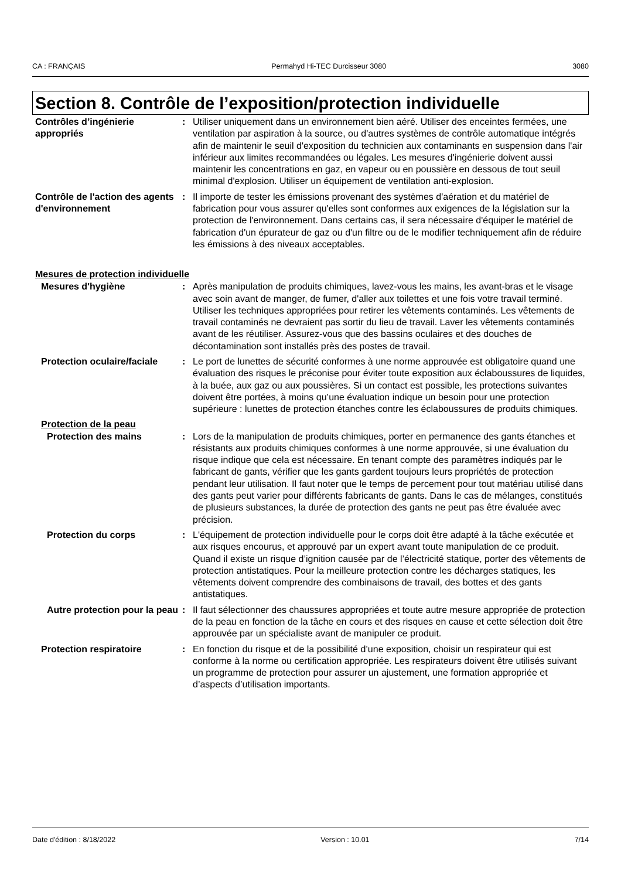CA : FRANÇAIS Permahyd Hi-TEC Durcisseur 3080 3080
Section 8. Contrôle de l’exposition/protection individuelle
Contrôles d’ingénierie appropriés
: Utiliser uniquement dans un environnement bien aéré. Utiliser des enceintes fermées, une ventilation par aspiration à la source, ou d'autres systèmes de contrôle automatique intégrés afin de maintenir le seuil d'exposition du technicien aux contaminants en suspension dans l'air inférieur aux limites recommandées ou légales. Les mesures d'ingénierie doivent aussi maintenir les concentrations en gaz, en vapeur ou en poussière en dessous de tout seuil minimal d'explosion. Utiliser un équipement de ventilation anti-explosion.
Contrôle de l'action des agents d'environnement
: Il importe de tester les émissions provenant des systèmes d'aération et du matériel de fabrication pour vous assurer qu'elles sont conformes aux exigences de la législation sur la protection de l'environnement. Dans certains cas, il sera nécessaire d'équiper le matériel de fabrication d'un épurateur de gaz ou d'un filtre ou de le modifier techniquement afin de réduire les émissions à des niveaux acceptables.
Mesures de protection individuelle
Mesures d'hygiène : Après manipulation de produits chimiques, lavez-vous les mains, les avant-bras et le visage avec soin avant de manger, de fumer, d'aller aux toilettes et une fois votre travail terminé. Utiliser les techniques appropriées pour retirer les vêtements contaminés. Les vêtements de travail contaminés ne devraient pas sortir du lieu de travail. Laver les vêtements contaminés avant de les réutiliser. Assurez-vous que des bassins oculaires et des douches de décontamination sont installés près des postes de travail.
Protection oculaire/faciale
: Le port de lunettes de sécurité conformes à une norme approuvée est obligatoire quand une évaluation des risques le préconise pour éviter toute exposition aux éclaboussures de liquides, à la buée, aux gaz ou aux poussières. Si un contact est possible, les protections suivantes doivent être portées, à moins qu’une évaluation indique un besoin pour une protection supérieure : lunettes de protection étanches contre les éclaboussures de produits chimiques.
Protection de la peau
Protection des mains : Lors de la manipulation de produits chimiques, porter en permanence des gants étanches et résistants aux produits chimiques conformes à une norme approuvée, si une évaluation du risque indique que cela est nécessaire. En tenant compte des paramètres indiqués par le fabricant de gants, vérifier que les gants gardent toujours leurs propriétés de protection pendant leur utilisation. Il faut noter que le temps de percement pour tout matériau utilisé dans des gants peut varier pour différents fabricants de gants. Dans le cas de mélanges, constitués de plusieurs substances, la durée de protection des gants ne peut pas être évaluée avec précision.
Protection du corps : L'équipement de protection individuelle pour le corps doit être adapté à la tâche exécutée et aux risques encourus, et approuvé par un expert avant toute manipulation de ce produit. Quand il existe un risque d’ignition causée par de l’électricité statique, porter des vêtements de protection antistatiques. Pour la meilleure protection contre les décharges statiques, les vêtements doivent comprendre des combinaisons de travail, des bottes et des gants antistatiques.
Autre protection pour la peau
: Il faut sélectionner des chaussures appropriées et toute autre mesure appropriée de protection de la peau en fonction de la tâche en cours et des risques en cause et cette sélection doit être approuvée par un spécialiste avant de manipuler ce produit.
Protection respiratoire : En fonction du risque et de la possibilité d’une exposition, choisir un respirateur qui est conforme à la norme ou certification appropriée. Les respirateurs doivent être utilisés suivant un programme de protection pour assurer un ajustement, une formation appropriée et d’aspects d’utilisation importants.
Date d'édition : 8/18/2022 Version : 10.01 7/14